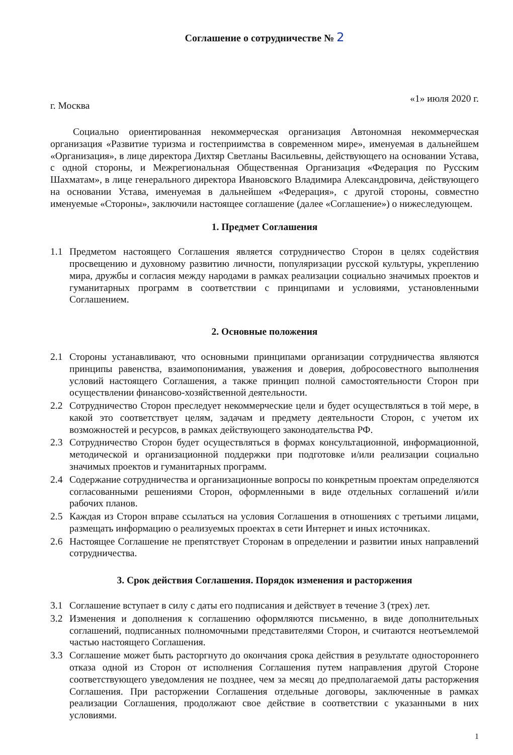Соглашение о сотрудничестве № 2
г. Москва «1» июля 2020 г.
Социально ориентированная некоммерческая организация Автономная некоммерческая организация «Развитие туризма и гостеприимства в современном мире», именуемая в дальнейшем «Организация», в лице директора Дихтяр Светланы Васильевны, действующего на основании Устава, с одной стороны, и Межрегиональная Общественная Организация «Федерация по Русским Шахматам», в лице генерального директора Ивановского Владимира Александровича, действующего на основании Устава, именуемая в дальнейшем «Федерация», с другой стороны, совместно именуемые «Стороны», заключили настоящее соглашение (далее «Соглашение») о нижеследующем.
1. Предмет Соглашения
1.1 Предметом настоящего Соглашения является сотрудничество Сторон в целях содействия просвещению и духовному развитию личности, популяризации русской культуры, укреплению мира, дружбы и согласия между народами в рамках реализации социально значимых проектов и гуманитарных программ в соответствии с принципами и условиями, установленными Соглашением.
2. Основные положения
2.1 Стороны устанавливают, что основными принципами организации сотрудничества являются принципы равенства, взаимопонимания, уважения и доверия, добросовестного выполнения условий настоящего Соглашения, а также принцип полной самостоятельности Сторон при осуществлении финансово-хозяйственной деятельности.
2.2 Сотрудничество Сторон преследует некоммерческие цели и будет осуществляться в той мере, в какой это соответствует целям, задачам и предмету деятельности Сторон, с учетом их возможностей и ресурсов, в рамках действующего законодательства РФ.
2.3 Сотрудничество Сторон будет осуществляться в формах консультационной, информационной, методической и организационной поддержки при подготовке и/или реализации социально значимых проектов и гуманитарных программ.
2.4 Содержание сотрудничества и организационные вопросы по конкретным проектам определяются согласованными решениями Сторон, оформленными в виде отдельных соглашений и/или рабочих планов.
2.5 Каждая из Сторон вправе ссылаться на условия Соглашения в отношениях с третьими лицами, размещать информацию о реализуемых проектах в сети Интернет и иных источниках.
2.6 Настоящее Соглашение не препятствует Сторонам в определении и развитии иных направлений сотрудничества.
3. Срок действия Соглашения. Порядок изменения и расторжения
3.1 Соглашение вступает в силу с даты его подписания и действует в течение 3 (трех) лет.
3.2 Изменения и дополнения к соглашению оформляются письменно, в виде дополнительных соглашений, подписанных полномочными представителями Сторон, и считаются неотъемлемой частью настоящего Соглашения.
3.3 Соглашение может быть расторгнуто до окончания срока действия в результате одностороннего отказа одной из Сторон от исполнения Соглашения путем направления другой Стороне соответствующего уведомления не позднее, чем за месяц до предполагаемой даты расторжения Соглашения. При расторжении Соглашения отдельные договоры, заключенные в рамках реализации Соглашения, продолжают свое действие в соответствии с указанными в них условиями.
1